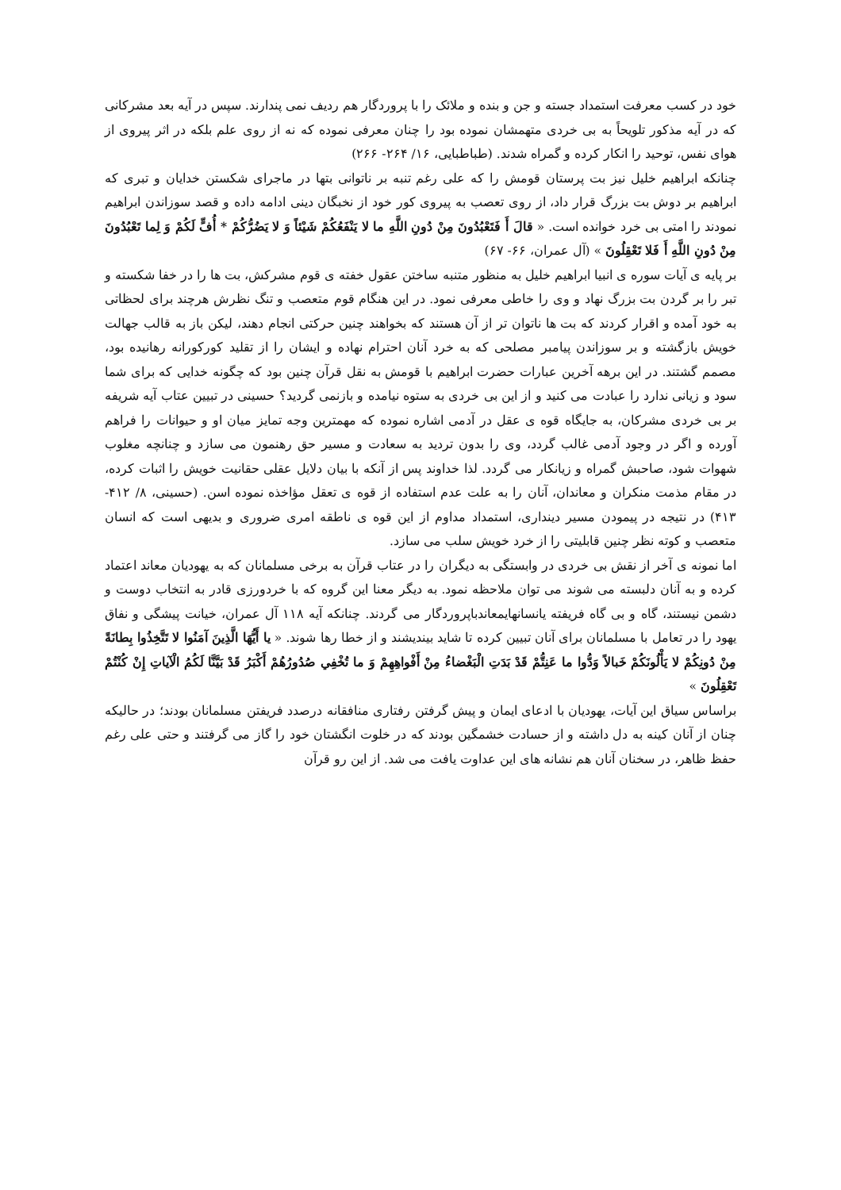خود در کسب معرفت استمداد جسته و جن و بنده و ملائک را با پروردگار هم ردیف نمی پندارند. سپس در آیه بعد مشرکانی که در آیه مذکور تلویحاً به بی خردی متهمشان نموده بود را چنان معرفی نموده که نه از روی علم بلکه در اثر پیروی از هوای نفس، توحید را انکار کرده و گمراه شدند. (طباطبایی، ۱۶/ ۲۶۴- ۲۶۶)
چنانکه ابراهیم خلیل نیز بت پرستان قومش را که علی رغم تنبه بر ناتوانی بتها در ماجرای شکستن خدایان و تبری که ابراهیم بر دوش بت بزرگ قرار داد، از روی تعصب به پیروی کور خود از نخبگان دینی ادامه داده و قصد سوزاندن ابراهیم نمودند را امتی بی خرد خوانده است. « قالَ أَ فَتَعْبُدُونَ مِنْ دُونِ اللَّهِ ما لا يَنْفَعُكُمْ شَيْئاً وَ لا يَضُرُّكُمْ * أُفٍّ لَكُمْ وَ لِما تَعْبُدُونَ مِنْ دُونِ اللَّهِ أَ فَلا تَعْقِلُونَ » (آل عمران، ۶۶- ۶۷)
بر پایه ی آیات سوره ی انبیا ابراهیم خلیل به منظور متنبه ساختن عقول خفته ی قوم مشرکش، بت ها را در خفا شکسته و تبر را بر گردن بت بزرگ نهاد و وی را خاطی معرفی نمود. در این هنگام قوم متعصب و تنگ نظرش هرچند برای لحظاتی به خود آمده و اقرار کردند که بت ها ناتوان تر از آن هستند که بخواهند چنین حرکتی انجام دهند، لیکن باز به قالب جهالت خویش بازگشته و بر سوزاندن پیامبر مصلحی که به خرد آنان احترام نهاده و ایشان را از تقلید کورکورانه رهانیده بود، مصمم گشتند. در این برهه آخرین عبارات حضرت ابراهیم با قومش به نقل قرآن چنین بود که چگونه خدایی که برای شما سود و زیانی ندارد را عبادت می کنید و از این بی خردی به ستوه نیامده و بازنمی گردید؟ حسینی در تبیین عتاب آیه شریفه بر بی خردی مشرکان، به جایگاه قوه ی عقل در آدمی اشاره نموده که مهمترین وجه تمایز میان او و حیوانات را فراهم آورده و اگر در وجود آدمی غالب گردد، وی را بدون تردید به سعادت و مسیر حق رهنمون می سازد و چنانچه مغلوب شهوات شود، صاحبش گمراه و زیانکار می گردد. لذا خداوند پس از آنکه با بیان دلایل عقلی حقانیت خویش را اثبات کرده، در مقام مذمت منکران و معاندان، آنان را به علت عدم استفاده از قوه ی تعقل مؤاخذه نموده اسن. (حسینی، ۸/ ۴۱۲- ۴۱۳) در نتیجه در پیمودن مسیر دینداری، استمداد مداوم از این قوه ی ناطقه امری ضروری و بدیهی است که انسان متعصب و کوته نظر چنین قابلیتی را از خرد خویش سلب می سازد.
اما نمونه ی آخر از نقش بی خردی در وابستگی به دیگران را در عتاب قرآن به برخی مسلمانان که به یهودیان معاند اعتماد کرده و به آنان دلبسته می شوند می توان ملاحظه نمود. به دیگر معنا این گروه که با خردورزی قادر به انتخاب دوست و دشمن نیستند، گاه و بی گاه فریفته یانسانهایمعاندباپروردگار می گردند. چنانکه آیه ۱۱۸ آل عمران، خیانت پیشگی و نفاق یهود را در تعامل با مسلمانان برای آنان تبیین کرده تا شاید بیندیشند و از خطا رها شوند. « يا أَيُّهَا الَّذِينَ آمَنُوا لا تَتَّخِذُوا بِطانَةً مِنْ دُونِكُمْ لا يَأْلُونَكُمْ خَبالاً وَدُّوا ما عَنِتُّمْ قَدْ بَدَتِ الْبَغْضاءُ مِنْ أَفْواهِهِمْ وَ ما تُخْفِي صُدُورُهُمْ أَكْبَرُ قَدْ بَيَّنَّا لَكُمُ الْآياتِ إِنْ كُنْتُمْ تَعْقِلُونَ »
براساس سیاق این آیات، یهودیان با ادعای ایمان و پیش گرفتن رفتاری منافقانه درصدد فریفتن مسلمانان بودند؛ در حالیکه چنان از آنان کینه به دل داشته و از حسادت خشمگین بودند که در خلوت انگشتان خود را گاز می گرفتند و حتی علی رغم حفظ ظاهر، در سخنان آنان هم نشانه های این عداوت یافت می شد. از این رو قرآن